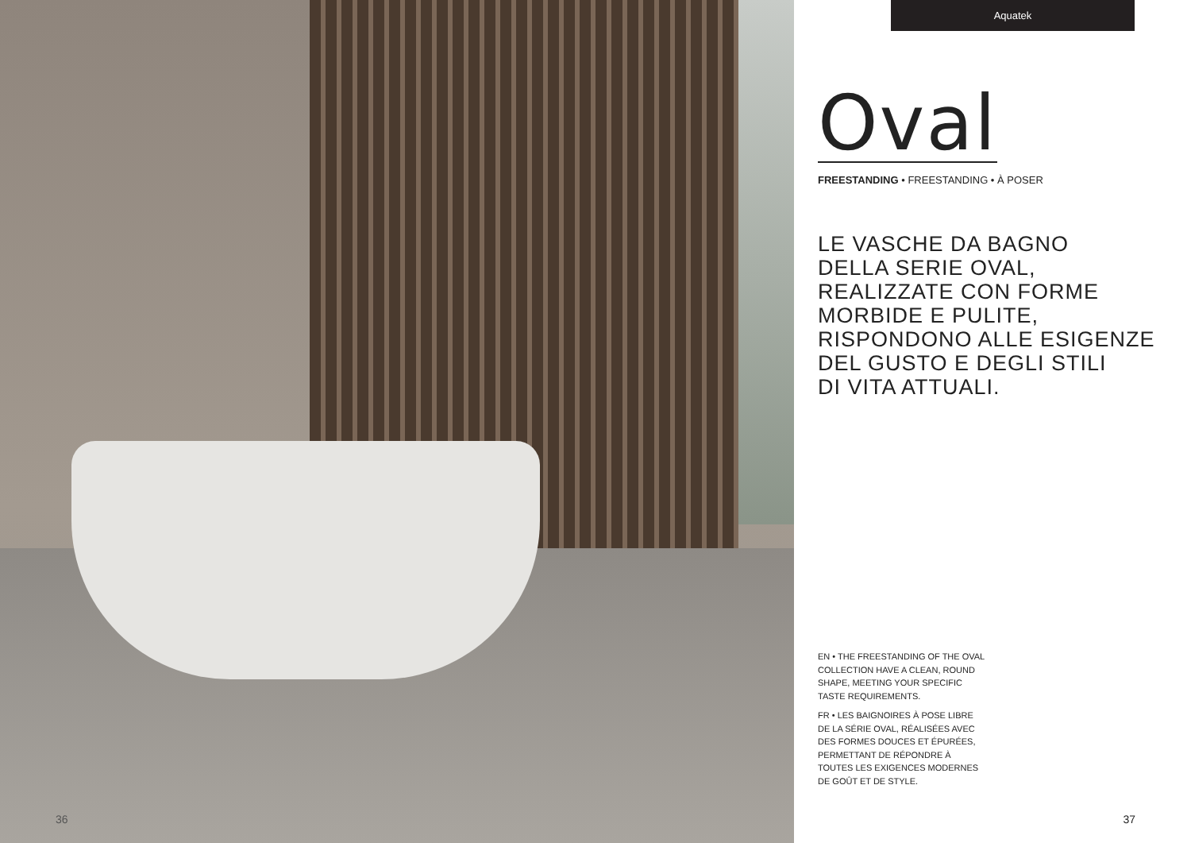36
Aquatek
Oval
FREESTANDING • FREESTANDING • À POSER
LE VASCHE DA BAGNO
DELLA SERIE OVAL,
REALIZZATE CON FORME
MORBIDE E PULITE,
RISPONDONO ALLE ESIGENZE
DEL GUSTO E DEGLI STILI
DI VITA ATTUALI.
EN • THE FREESTANDING OF THE OVAL COLLECTION HAVE A CLEAN, ROUND SHAPE, MEETING YOUR SPECIFIC TASTE REQUIREMENTS.
FR • LES BAIGNOIRES À POSE LIBRE DE LA SÉRIE OVAL, RÉALISÉES AVEC DES FORMES DOUCES ET ÉPURÉES, PERMETTANT DE RÉPONDRE À TOUTES LES EXIGENCES MODERNES DE GOÛT ET DE STYLE.
37